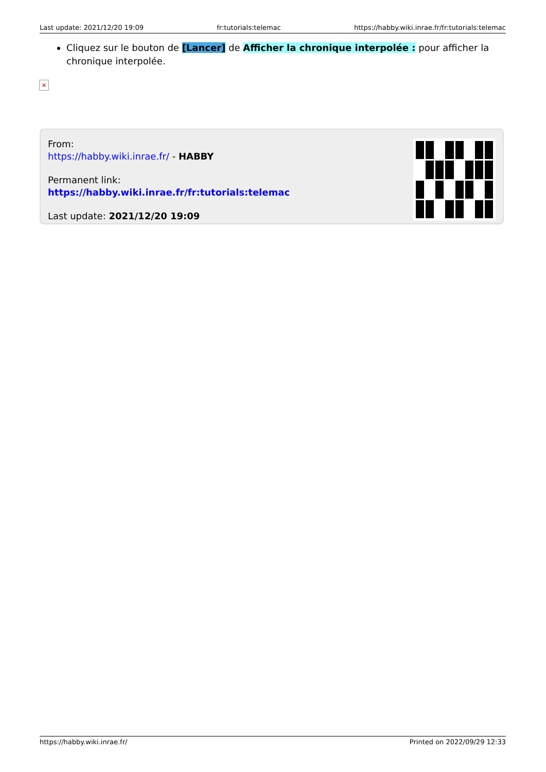Last update: 2021/12/20 19:09 fr:tutorials:telemac https://habby.wiki.inrae.fr/fr:tutorials:telemac
Cliquez sur le bouton de [Lancer] de Afficher la chronique interpolée : pour afficher la chronique interpolée.
×
From:
https://habby.wiki.inrae.fr/ - HABBY
Permanent link:
https://habby.wiki.inrae.fr/fr:tutorials:telemac
Last update: 2021/12/20 19:09
https://habby.wiki.inrae.fr/ Printed on 2022/09/29 12:33